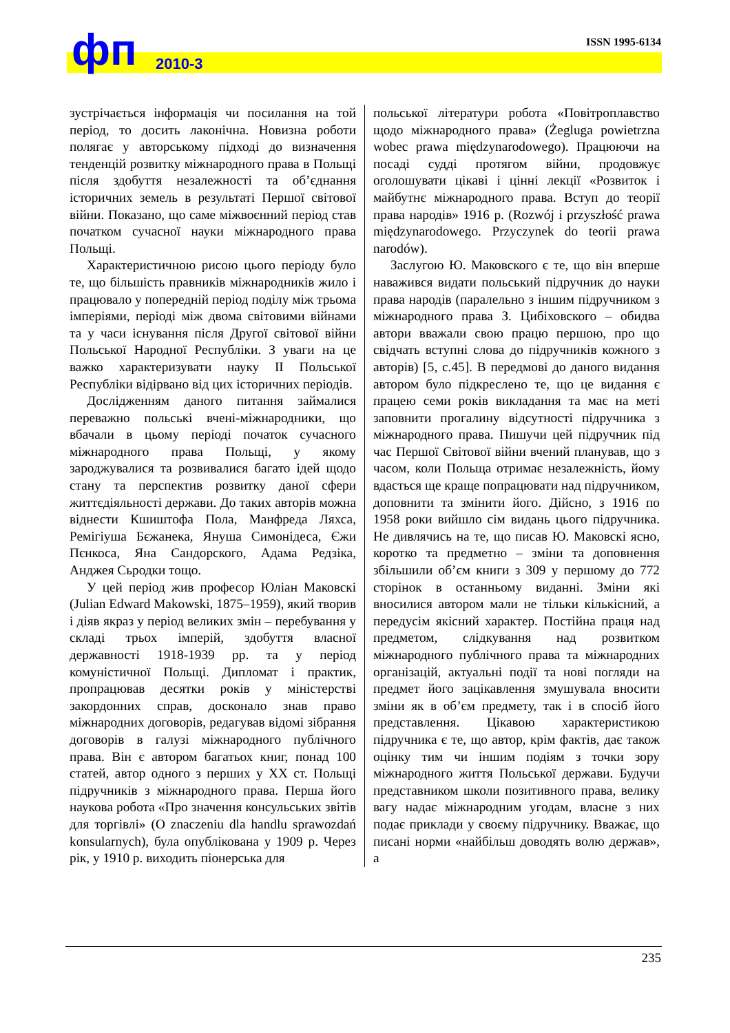ISSN 1995-6134 фп 2010-3
зустрічається інформація чи посилання на той період, то досить лаконічна. Новизна роботи полягає у авторському підході до визначення тенденцій розвитку міжнародного права в Польщі після здобуття незалежності та об’єднання історичних земель в результаті Першої світової війни. Показано, що саме міжвоєнний період став початком сучасної науки міжнародного права Польщі.
Характеристичною рисою цього періоду було те, що більшість правників міжнародників жило і працювало у попередній період поділу між трьома імперіями, періоді між двома світовими війнами та у часи існування після Другої світової війни Польської Народної Республіки. З уваги на це важко характеризувати науку ІІ Польської Республіки відірвано від цих історичних періодів.
Дослідженням даного питання займалися переважно польські вчені-міжнародники, що вбачали в цьому періоді початок сучасного міжнародного права Польщі, у якому зароджувалися та розвивалися багато ідей щодо стану та перспектив розвитку даної сфери життєдіяльності держави. До таких авторів можна віднести Кшиштофа Пола, Манфреда Ляхса, Ремігіуша Бєжанека, Януша Симонідеса, Єжи Пєнкоса, Яна Сандорского, Адама Редзіка, Анджея Сьродки тощо.
У цей період жив професор Юліан Маковскі (Julian Edward Makowski, 1875–1959), який творив і діяв якраз у період великих змін – перебування у складі трьох імперій, здобуття власної державності 1918-1939 рр. та у період комуністичної Польщі. Дипломат і практик, пропрацював десятки років у міністерстві закордонних справ, досконало знав право міжнародних договорів, редагував відомі зібрання договорів в галузі міжнародного публічного права. Він є автором багатьох книг, понад 100 статей, автор одного з перших у ХХ ст. Польщі підручників з міжнародного права. Перша його наукова робота «Про значення консульських звітів для торгівлі» (O znaczeniu dla handlu sprawozdań konsularnych), була опублікована у 1909 р. Через рік, у 1910 р. виходить піонерська для
польської літератури робота «Повітроплавство щодо міжнародного права» (Żegluga powietrzna wobec prawa międzynarodowego). Працюючи на посаді судді протягом війни, продовжує оголошувати цікаві і цінні лекції «Розвиток і майбутнє міжнародного права. Вступ до теорії права народів» 1916 р. (Rozwój i przyszłość prawa międzynarodowego. Przyczynek do teorii prawa narodów).
Заслугою Ю. Маковского є те, що він вперше наважився видати польський підручник до науки права народів (паралельно з іншим підручником з міжнародного права З. Цибіховского – обидва автори вважали свою працю першою, про що свідчать вступні слова до підручників кожного з авторів) [5, с.45]. В передмові до даного видання автором було підкреслено те, що це видання є працею семи років викладання та має на меті заповнити прогалину відсутності підручника з міжнародного права. Пишучи цей підручник під час Першої Світової війни вчений планував, що з часом, коли Польща отримає незалежність, йому вдасться ще краще попрацювати над підручником, доповнити та змінити його. Дійсно, з 1916 по 1958 роки вийшло сім видань цього підручника. Не дивлячись на те, що писав Ю. Маковскі ясно, коротко та предметно – зміни та доповнення збільшили об’єм книги з 309 у першому до 772 сторінок в останньому виданні. Зміни які вносилися автором мали не тільки кількісний, а передусім якісний характер. Постійна праця над предметом, слідкування над розвитком міжнародного публічного права та міжнародних організацій, актуальні події та нові погляди на предмет його зацікавлення змушувала вносити зміни як в об’єм предмету, так і в спосіб його представлення. Цікавою характеристикою підручника є те, що автор, крім фактів, дає також оцінку тим чи іншим подіям з точки зору міжнародного життя Польської держави. Будучи представником школи позитивного права, велику вагу надає міжнародним угодам, власне з них подає приклади у своєму підручнику. Вважає, що писані норми «найбільш доводять волю держав», а
235